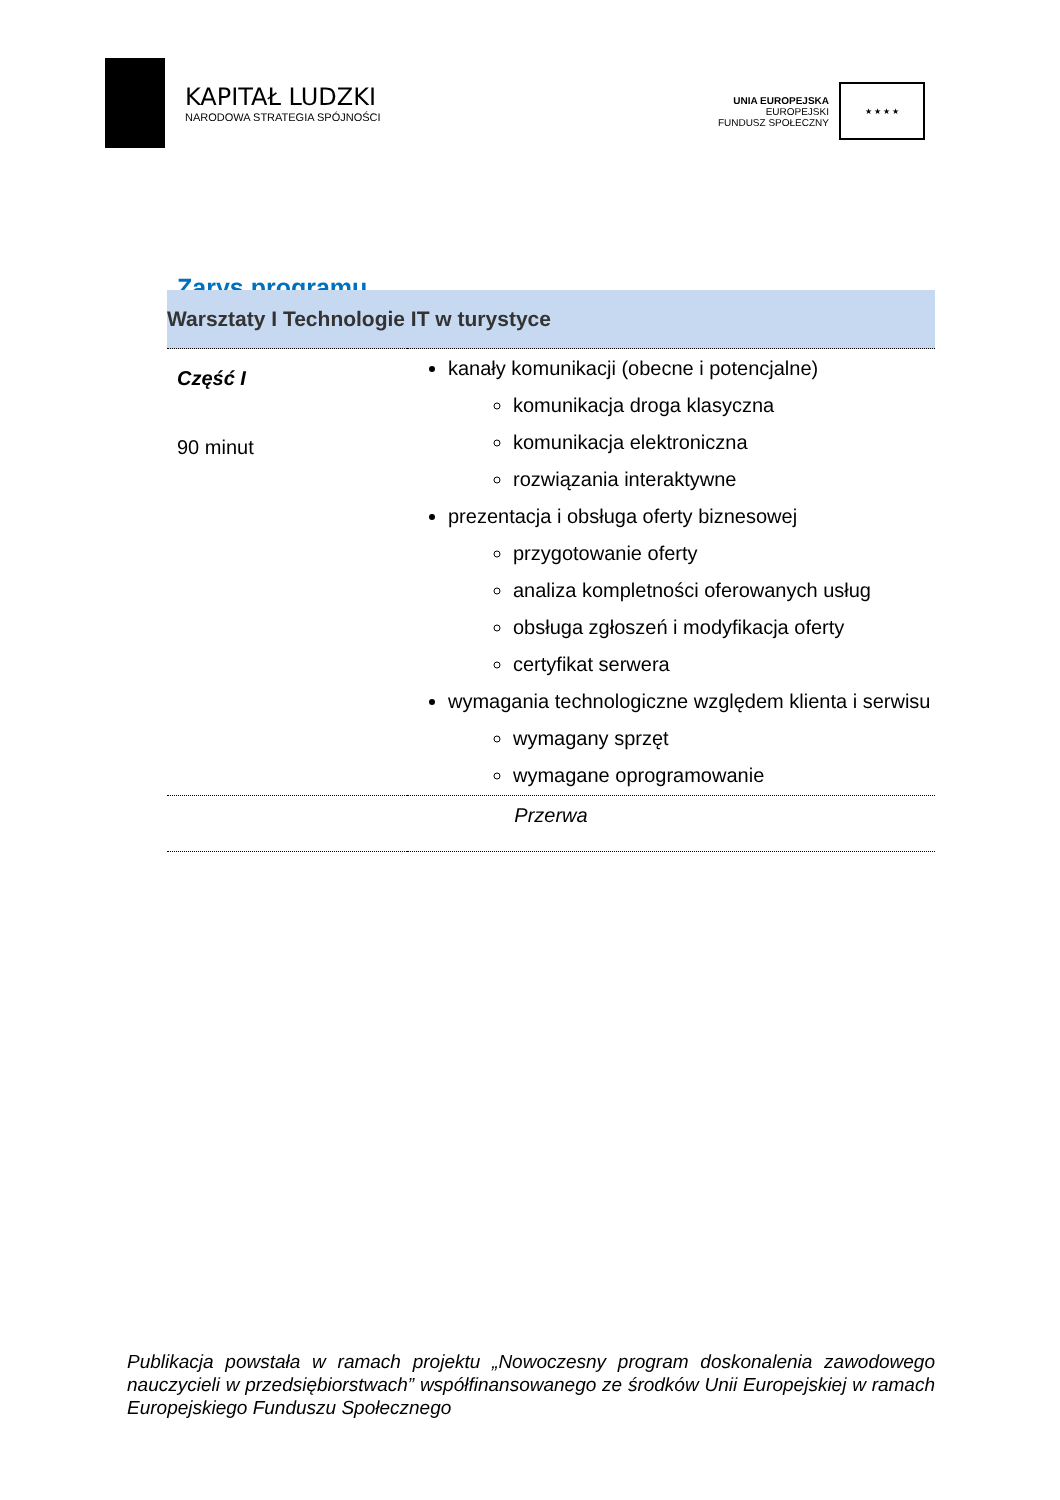KAPITAŁ LUDZKI
NARODOWA STRATEGIA SPÓJNOŚCI
UNIA EUROPEJSKA
EUROPEJSKI
FUNDUSZ SPOŁECZNY
★ ★ ★ ★
Zarys programu
| Warsztaty I Technologie IT w turystyce | |
| --- | --- |
| Część I 90 minut | kanały komunikacji (obecne i potencjalne) komunikacja droga klasyczna komunikacja elektroniczna rozwiązania interaktywne prezentacja i obsługa oferty biznesowej przygotowanie oferty analiza kompletności oferowanych usług obsługa zgłoszeń i modyfikacja oferty certyfikat serwera wymagania technologiczne względem klienta i serwisu wymagany sprzęt wymagane oprogramowanie |
| Przerwa | |
Publikacja powstała w ramach projektu „Nowoczesny program doskonalenia zawodowego nauczycieli w przedsiębiorstwach” współfinansowanego ze środków Unii Europejskiej w ramach Europejskiego Funduszu Społecznego